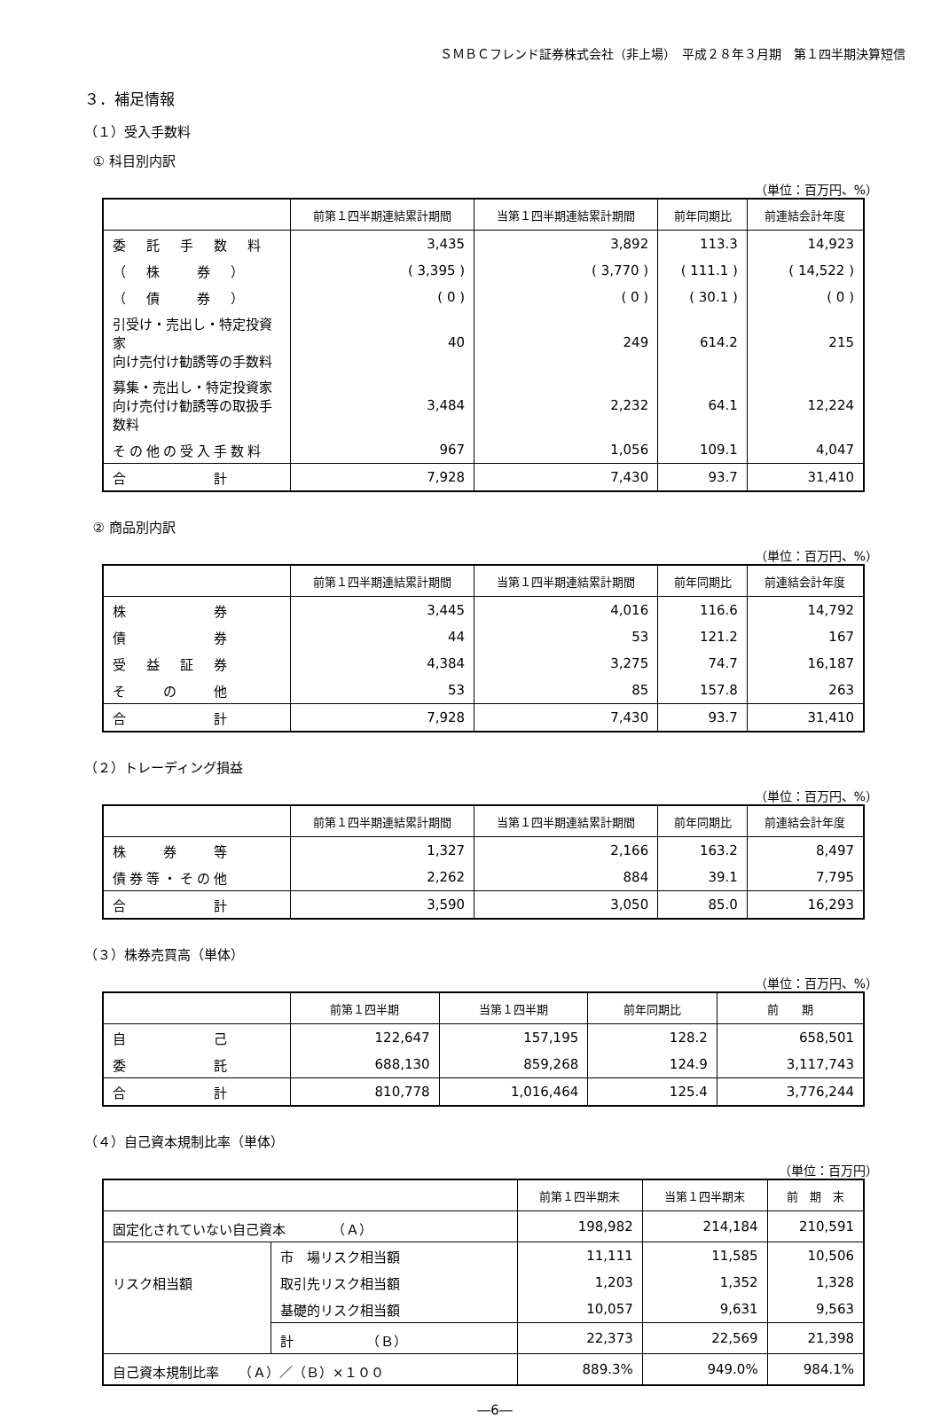ＳＭＢＣフレンド証券株式会社（非上場）　平成２８年３月期　第１四半期決算短信
３．補足情報
（１）受入手数料
① 科目別内訳
（単位：百万円、%）
| | 前第１四半期連結累計期間 | 当第１四半期連結累計期間 | 前年同期比 | 前連結会計年度 |
| --- | --- | --- | --- | --- |
| 委 託 手 数 料 | 3,435 | 3,892 | 113.3 | 14,923 |
| （ 株 券 ） | ( 3,395 ) | ( 3,770 ) | ( 111.1 ) | ( 14,522 ) |
| （ 債 券 ） | ( 0 ) | ( 0 ) | ( 30.1 ) | ( 0 ) |
| 引受け・売出し・特定投資家 向け売付け勧誘等の手数料 | 40 | 249 | 614.2 | 215 |
| 募集・売出し・特定投資家 向け売付け勧誘等の取扱手数料 | 3,484 | 2,232 | 64.1 | 12,224 |
| その他の受入手数料 | 967 | 1,056 | 109.1 | 4,047 |
| 合 計 | 7,928 | 7,430 | 93.7 | 31,410 |
② 商品別内訳
（単位：百万円、%）
| | 前第１四半期連結累計期間 | 当第１四半期連結累計期間 | 前年同期比 | 前連結会計年度 |
| --- | --- | --- | --- | --- |
| 株 券 | 3,445 | 4,016 | 116.6 | 14,792 |
| 債 券 | 44 | 53 | 121.2 | 167 |
| 受 益 証 券 | 4,384 | 3,275 | 74.7 | 16,187 |
| そ の 他 | 53 | 85 | 157.8 | 263 |
| 合 計 | 7,928 | 7,430 | 93.7 | 31,410 |
（２）トレーディング損益
（単位：百万円、%）
| | 前第１四半期連結累計期間 | 当第１四半期連結累計期間 | 前年同期比 | 前連結会計年度 |
| --- | --- | --- | --- | --- |
| 株 券 等 | 1,327 | 2,166 | 163.2 | 8,497 |
| 債券等・その他 | 2,262 | 884 | 39.1 | 7,795 |
| 合 計 | 3,590 | 3,050 | 85.0 | 16,293 |
（３）株券売買高（単体）
（単位：百万円、%）
| | 前第１四半期 | 当第１四半期 | 前年同期比 | 前 期 |
| --- | --- | --- | --- | --- |
| 自 己 | 122,647 | 157,195 | 128.2 | 658,501 |
| 委 託 | 688,130 | 859,268 | 124.9 | 3,117,743 |
| 合 計 | 810,778 | 1,016,464 | 125.4 | 3,776,244 |
（４）自己資本規制比率（単体）
（単位：百万円）
| | | 前第１四半期末 | 当第１四半期末 | 前 期 末 |
| --- | --- | --- | --- | --- |
| 固定化されていない自己資本 （Ａ） | | 198,982 | 214,184 | 210,591 |
| リスク相当額 | 市 場リスク相当額 | 11,111 | 11,585 | 10,506 |
| | 取引先リスク相当額 | 1,203 | 1,352 | 1,328 |
| | 基礎的リスク相当額 | 10,057 | 9,631 | 9,563 |
| | 計 （Ｂ） | 22,373 | 22,569 | 21,398 |
| 自己資本規制比率 （Ａ）／（Ｂ）×１００ | | 889.3% | 949.0% | 984.1% |
―6―